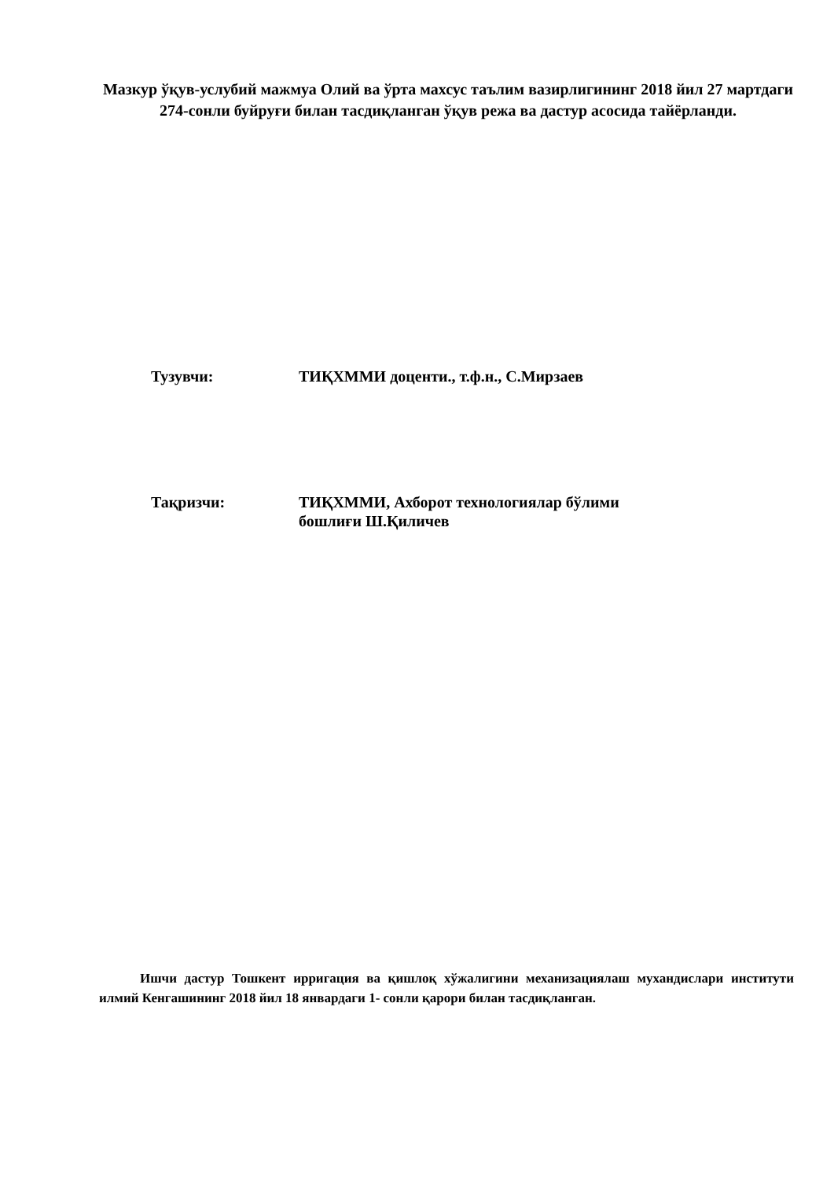Мазкур ўқув-услубий мажмуа Олий ва ўрта махсус таълим вазирлигининг 2018 йил 27 мартдаги 274-сонли буйруғи билан тасдиқланган ўқув режа ва дастур асосида тайёрланди.
Тузувчи: ТИҚХММИ доценти., т.ф.н., С.Мирзаев
Тақризчи: ТИҚХММИ, Ахборот технологиялар бўлими
бошлиғи Ш.Қиличев
Ишчи дастур Тошкент ирригация ва қишлоқ хўжалигини механизациялаш мухандислари институти илмий Кенгашининг 2018 йил 18 январдаги 1- сонли қарори билан тасдиқланган.